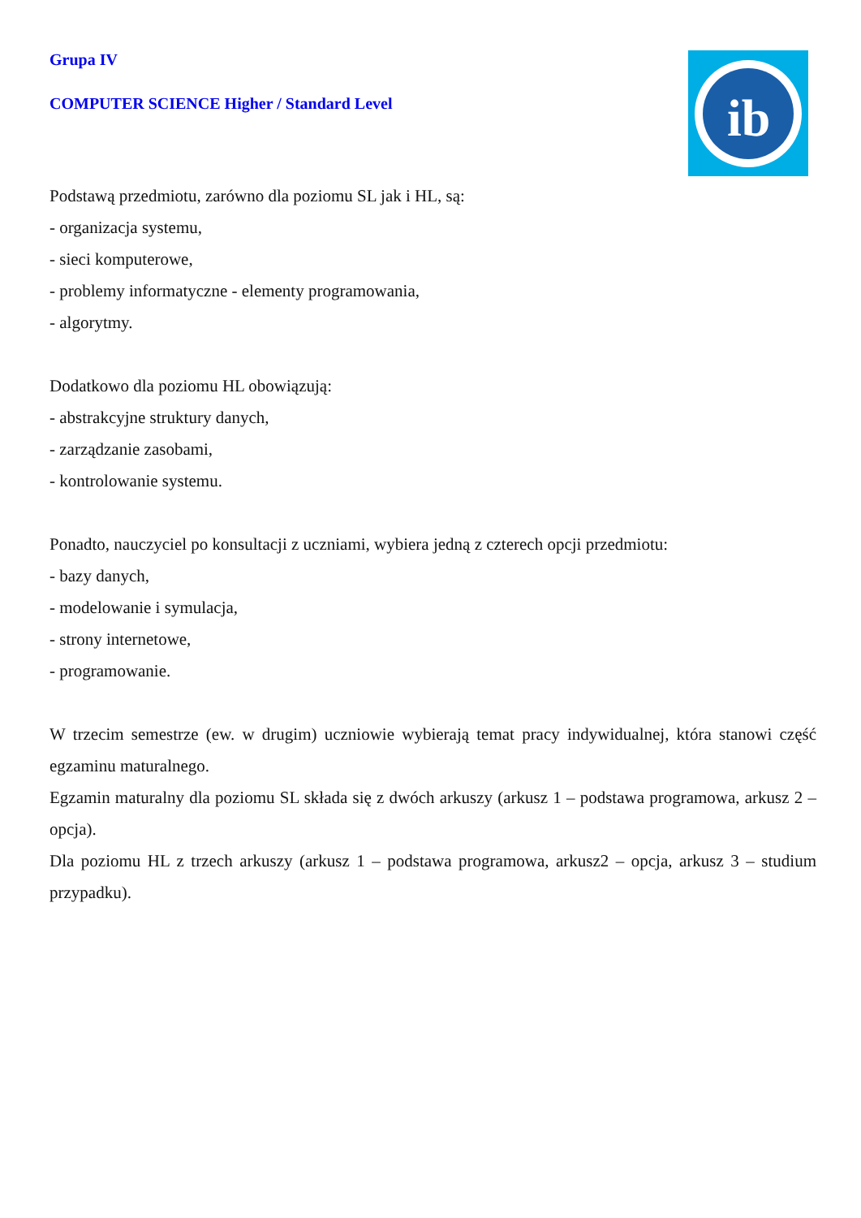ib
Grupa IV
COMPUTER SCIENCE Higher / Standard Level
Podstawą przedmiotu, zarówno dla poziomu SL jak i HL, są:
- organizacja systemu,
- sieci komputerowe,
- problemy informatyczne - elementy programowania,
- algorytmy.
Dodatkowo dla poziomu HL obowiązują:
- abstrakcyjne struktury danych,
- zarządzanie zasobami,
- kontrolowanie systemu.
Ponadto, nauczyciel po konsultacji z uczniami, wybiera jedną z czterech opcji przedmiotu:
- bazy danych,
- modelowanie i symulacja,
- strony internetowe,
- programowanie.
W trzecim semestrze (ew. w drugim) uczniowie wybierają temat pracy indywidualnej, która stanowi część egzaminu maturalnego.
Egzamin maturalny dla poziomu SL składa się z dwóch arkuszy (arkusz 1 – podstawa programowa, arkusz 2 – opcja).
Dla poziomu HL z trzech arkuszy (arkusz 1 – podstawa programowa, arkusz2 – opcja, arkusz 3 – studium przypadku).